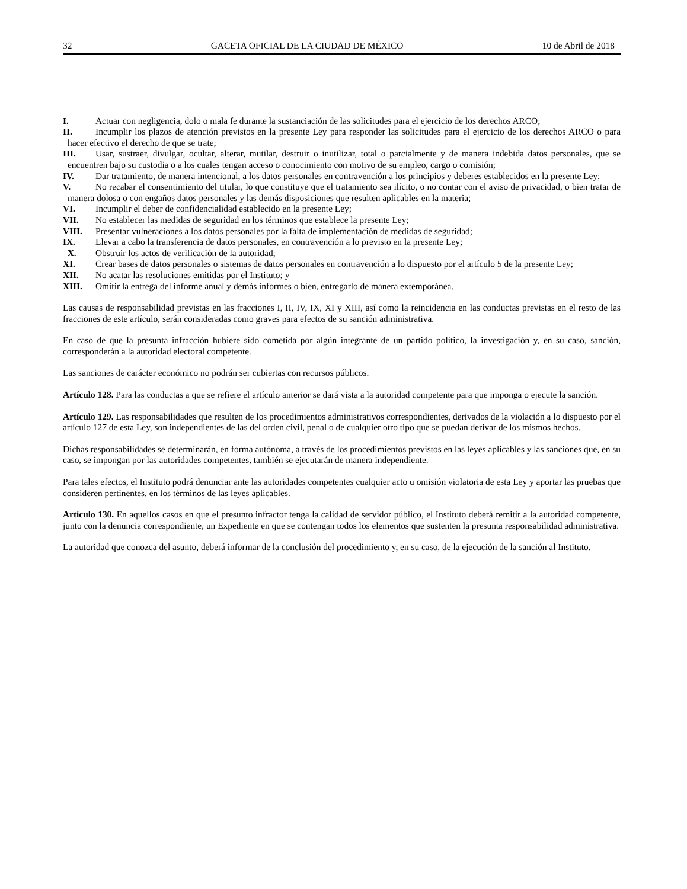32 GACETA OFICIAL DE LA CIUDAD DE MÉXICO 10 de Abril de 2018
I. Actuar con negligencia, dolo o mala fe durante la sustanciación de las solicitudes para el ejercicio de los derechos ARCO;
II. Incumplir los plazos de atención previstos en la presente Ley para responder las solicitudes para el ejercicio de los derechos ARCO o para hacer efectivo el derecho de que se trate;
III. Usar, sustraer, divulgar, ocultar, alterar, mutilar, destruir o inutilizar, total o parcialmente y de manera indebida datos personales, que se encuentren bajo su custodia o a los cuales tengan acceso o conocimiento con motivo de su empleo, cargo o comisión;
IV. Dar tratamiento, de manera intencional, a los datos personales en contravención a los principios y deberes establecidos en la presente Ley;
V. No recabar el consentimiento del titular, lo que constituye que el tratamiento sea ilícito, o no contar con el aviso de privacidad, o bien tratar de manera dolosa o con engaños datos personales y las demás disposiciones que resulten aplicables en la materia;
VI. Incumplir el deber de confidencialidad establecido en la presente Ley;
VII. No establecer las medidas de seguridad en los términos que establece la presente Ley;
VIII. Presentar vulneraciones a los datos personales por la falta de implementación de medidas de seguridad;
IX. Llevar a cabo la transferencia de datos personales, en contravención a lo previsto en la presente Ley;
X. Obstruir los actos de verificación de la autoridad;
XI. Crear bases de datos personales o sistemas de datos personales en contravención a lo dispuesto por el artículo 5 de la presente Ley;
XII. No acatar las resoluciones emitidas por el Instituto; y
XIII. Omitir la entrega del informe anual y demás informes o bien, entregarlo de manera extemporánea.
Las causas de responsabilidad previstas en las fracciones I, II, IV, IX, XI y XIII, así como la reincidencia en las conductas previstas en el resto de las fracciones de este artículo, serán consideradas como graves para efectos de su sanción administrativa.
En caso de que la presunta infracción hubiere sido cometida por algún integrante de un partido político, la investigación y, en su caso, sanción, corresponderán a la autoridad electoral competente.
Las sanciones de carácter económico no podrán ser cubiertas con recursos públicos.
Artículo 128. Para las conductas a que se refiere el artículo anterior se dará vista a la autoridad competente para que imponga o ejecute la sanción.
Artículo 129. Las responsabilidades que resulten de los procedimientos administrativos correspondientes, derivados de la violación a lo dispuesto por el artículo 127 de esta Ley, son independientes de las del orden civil, penal o de cualquier otro tipo que se puedan derivar de los mismos hechos.
Dichas responsabilidades se determinarán, en forma autónoma, a través de los procedimientos previstos en las leyes aplicables y las sanciones que, en su caso, se impongan por las autoridades competentes, también se ejecutarán de manera independiente.
Para tales efectos, el Instituto podrá denunciar ante las autoridades competentes cualquier acto u omisión violatoria de esta Ley y aportar las pruebas que consideren pertinentes, en los términos de las leyes aplicables.
Artículo 130. En aquellos casos en que el presunto infractor tenga la calidad de servidor público, el Instituto deberá remitir a la autoridad competente, junto con la denuncia correspondiente, un Expediente en que se contengan todos los elementos que sustenten la presunta responsabilidad administrativa.
La autoridad que conozca del asunto, deberá informar de la conclusión del procedimiento y, en su caso, de la ejecución de la sanción al Instituto.